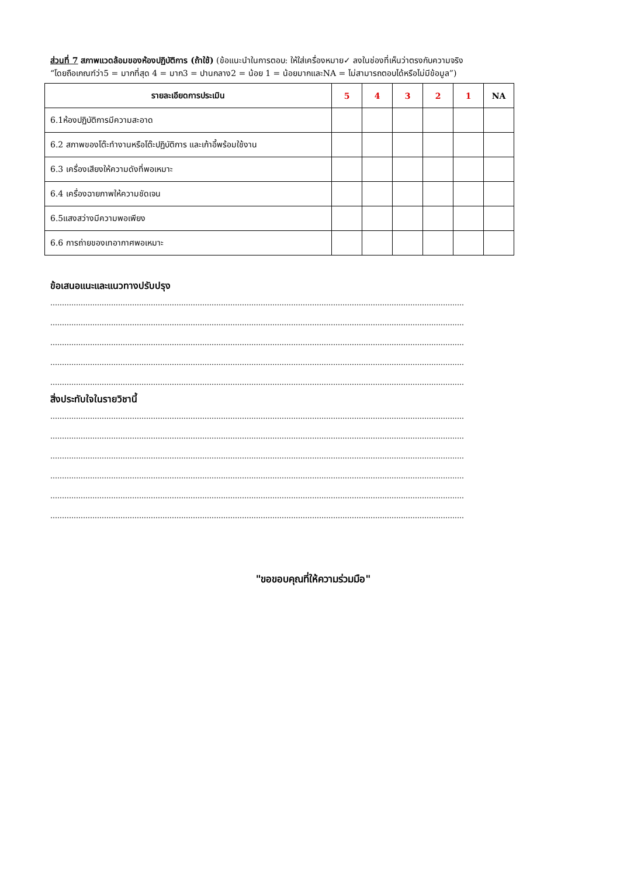ส่วนที่ 7 สภาพแวดล้อมของห้องปฏิบัติการ (ถ้าใช้) (ข้อแนะนำในการตอบ: ให้ใส่เครื่องหมาย✓ ลงในช่องที่เห็นว่าตรงกับความจริง
“โดยถือเกณฑ์ว่า5 = มากที่สุด 4 = มาก3 = ปานกลาง2 = น้อย 1 = น้อยมากและNA = ไม่สามารถตอบได้หรือไม่มีข้อมูล”)
| รายละเอียดการประเมิน | 5 | 4 | 3 | 2 | 1 | NA |
| --- | --- | --- | --- | --- | --- | --- |
| 6.1ห้องปฏิบัติการมีความสะอาด | | | | | | |
| 6.2 สภาพของโต๊ะทำงานหรือโต๊ะปฏิบัติการ และเก้าอี้พร้อมใช้งาน | | | | | | |
| 6.3 เครื่องเสียงให้ความดังที่พอเหมาะ | | | | | | |
| 6.4 เครื่องฉายภาพให้ความชัดเจน | | | | | | |
| 6.5แสงสว่างมีความพอเพียง | | | | | | |
| 6.6 การถ่ายของเทอากาศพอเหมาะ | | | | | | |
ข้อเสนอแนะและแนวทางปรับปรุง
……………………………………………………………………………………………………………………………………………………………
……………………………………………………………………………………………………………………………………………………………
……………………………………………………………………………………………………………………………………………………………
……………………………………………………………………………………………………………………………………………………………
……………………………………………………………………………………………………………………………………………………………
สิ่งประทับใจในรายวิชานี้
……………………………………………………………………………………………………………………………………………………………
……………………………………………………………………………………………………………………………………………………………
……………………………………………………………………………………………………………………………………………………………
……………………………………………………………………………………………………………………………………………………………
……………………………………………………………………………………………………………………………………………………………
……………………………………………………………………………………………………………………………………………………………
"ขอขอบคุณที่ให้ความร่วมมือ"